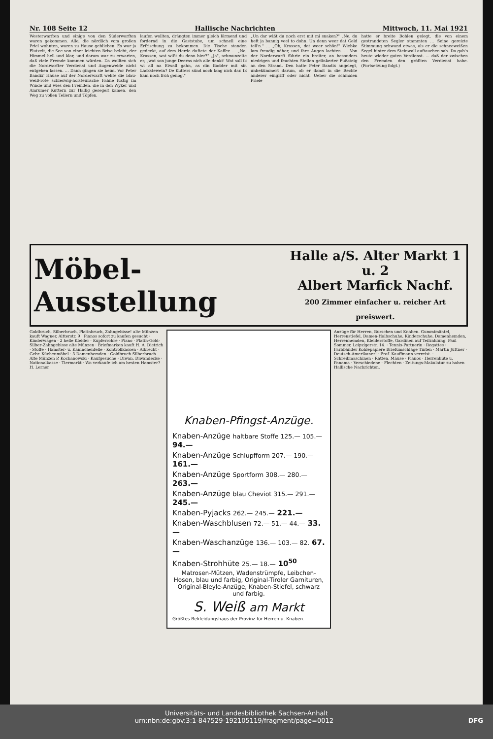Nr. 108 Seite 12 Hallische Nachrichten Mittwoch, 11. Mai 1921
Westerwarften und einige von den Süderwarften waren gekommen. Alle, die nördlich vom großen Priel wohnten, waren zu Hause geblieben. Es war ja Flutzeit, die See von einer leichten Brise belebt, der Himmel hell und klar, und darum war zu erwarten, daß viele Fremde kommen würden. Da wollten sich die Nordwarfter Verdienst und Augenweide nicht entgehen lassen. ... Dann gingen sie heim. Vor Peter Bandix' Hause auf der Norderwarft wehte die blau-weiß-rote schleswig-holsteinische Fahne lustig im Winde und wies den Fremden, die in den Wyker und Amrumer Kuttern zur Hallig gesegelt kamen, den Weg zu vollen Tellern und Töpfen.
laufen wollten, drängten immer gleich lärmend und fordernd in die Gaststube, um schnell eine Erfrischung zu bekommen. Die Tische standen gedeckt, auf dem Herde duftete der Kaffee ... „Na, Krassen, wat wißt du denn hier?" „Ja", schmunzelte er, „wat son junge Deerns nich alle denkt! Wat sall ik wi all na Eiwall gahn, as din Badder mit sin Lackstewein? De Kutters sünd noch lang nich dar. Ik kam noch fröh genog."
„Un dar wißt du noch erst mit mi snaken?" „Ne, du heft ja bannig veel to dohn. Un denn weer dat Geld tell'n." ... „Oh, Krassen, dat weer schön!" Wiebke lam freudig näher, und ihre Augen lachten. ... Von der Norderwarft führte ein breiter, an besonders niedrigen und feuchten Stellen gelinkerter Fußsteig an den Strand. Den hatte Peter Bandix angelegt, unbekümmert darum, ob er damit in die Rechte anderer eingriff oder nicht. Ueber die schmalen Priele
hatte er breite Bohlen gelegt, die von einem gestrandeten Segler stammten ... Seine gereizte Stimmung schwand etwas, als er die schneeweißen Segel hinter dem Steinwall auftauchen sah. Da gab's heute wieder guten Verdienst. ... daß der zwischen den Fremden den größten Verdienst habe. (Fortsetzung folgt.)
Möbel-Ausstellung Halle a/S. Alter Markt 1 u. 2
Albert Marfick Nachf.
200 Zimmer einfacher u. reicher Art preiswert.
Goldbruch, Silberbruch, Platinbruch, Zahngebisse! alte Münzen kauft Wagner, Altterstr. 9 · Pianos sofort zu kaufen gesucht · Kinderwagen · 2 helle Kleider · Kupferrohre · Piano · Platin-Gold-Silber-Zahngebisse alte Münzen · Briefmarken kauft H. A. Dietrich · Stoffe · Hamster- u. Kaninchenfelle · Kontrollkassen · Albrecht · Gebr. Küchenmöbel · 3 Damenhemden · Goldbruch Silberbruch Alte Münzen P. Kochanowski · Kaufgesuche · Diwan, Diwandecke · Nationalkasse · Tiermarkt · Wo verkaufe ich am besten Hamster? H. Lerner
Knaben-Pfingst-Anzüge.
Knaben-Anzüge haltbare Stoffe 125.— 105.— 94.—
Knaben-Anzüge Schlupfform 207.— 190.— 161.—
Knaben-Anzüge Sportform 308.— 280.— 263.—
Knaben-Anzüge blau Cheviot 315.— 291.— 245.—
Knaben-Pyjacks 262.— 245.— 221.—
Knaben-Waschblusen 72.— 51.— 44.— 33.—
Knaben-Waschanzüge 136.— 103.— 82. 67.—
Knaben-Strohhüte 25.— 18.— 10<sup>50</sup>
Matrosen-Mützen, Wadenstrümpfe, Leibchen-Hosen, blau und farbig, Original-Tiroler Garnituren, Original-Bleyle-Anzüge, Knaben-Stiefel, schwarz und farbig.
S. Weiß am Markt
Größtes Bekleidungshaus der Provinz für Herren u. Knaben.
Anzüge für Herren, Burschen und Knaben. Gummimäntel, Herrenstiefel, Damen-Halbschuhe, Kinderschuhe, Damenhemden, Herrenhemden, Kleiderstoffe, Gardinen auf Teilzahlung. Paul Sommer, Leipzigerstr. 14. · Tennis-Partnerin · Regattes · Farbbänder Kohlepapiere Briefumschläge Tinten · Martin Jüttner · Deutsch-Amerikaner! · Prof. Kauffmann verreist. · Schreibmaschinen · Ratten, Mäuse · Pianos · Herrenhüte u. Panama · Verschiedene · Flechten · Zeitungs-Makulatur zu haben Hallische Nachrichten.
Universitäts- und Landesbibliothek Sachsen-Anhalt
urn:nbn:de:gbv:3:1-847529-192105119/fragment/page=0012 DFG